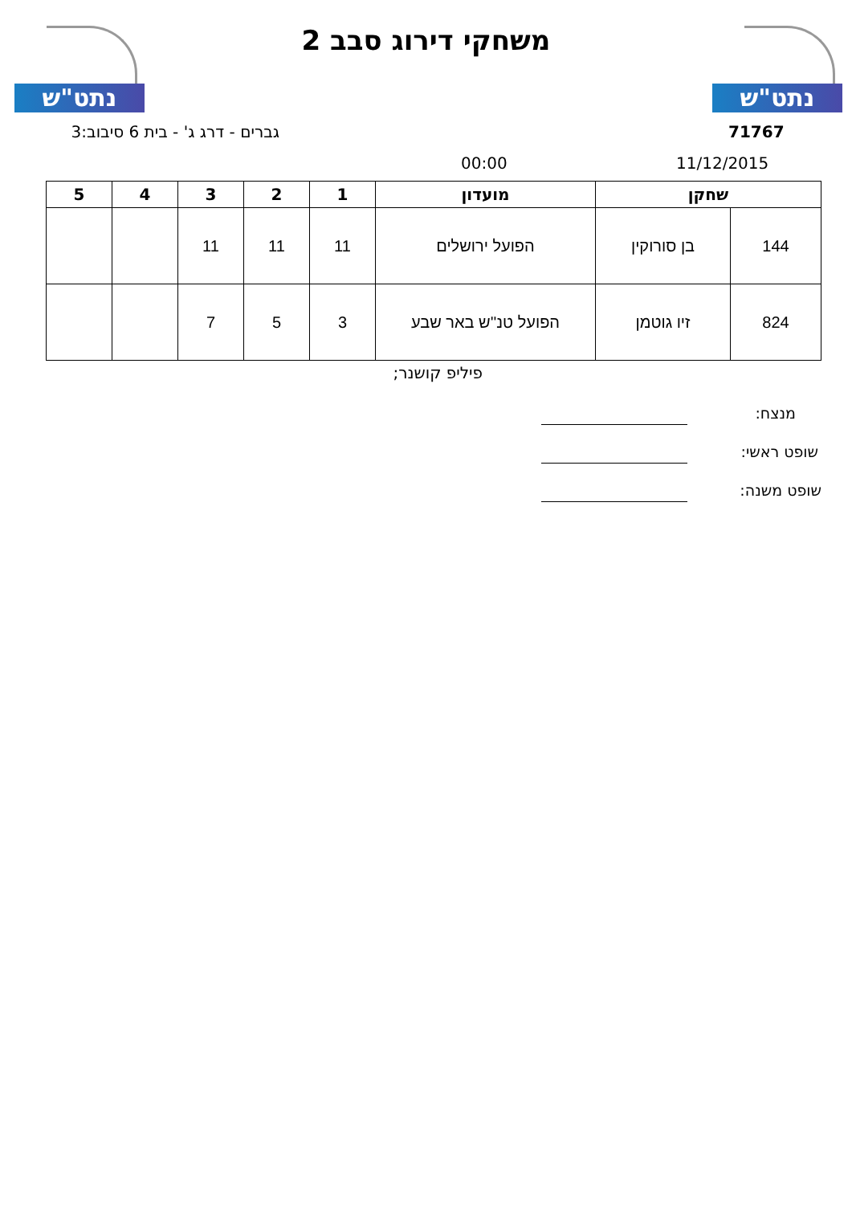נתט"ש
משחקי דירוג סבב 2 נתט"ש
גברים - דרג ג' - בית 6 סיבוב:3 71767
00:00 11/12/2015
| שחקן | | מועדון | 1 | 2 | 3 | 4 | 5 |
| --- | --- | --- | --- | --- | --- | --- | --- |
| 144 | בן סורוקין | הפועל ירושלים | 11 | 11 | 11 | | |
| 824 | זיו גוטמן | הפועל טנ''ש באר שבע | 3 | 5 | 7 | | |
פיליפ קושנר;
מנצח:
שופט ראשי:
שופט משנה: